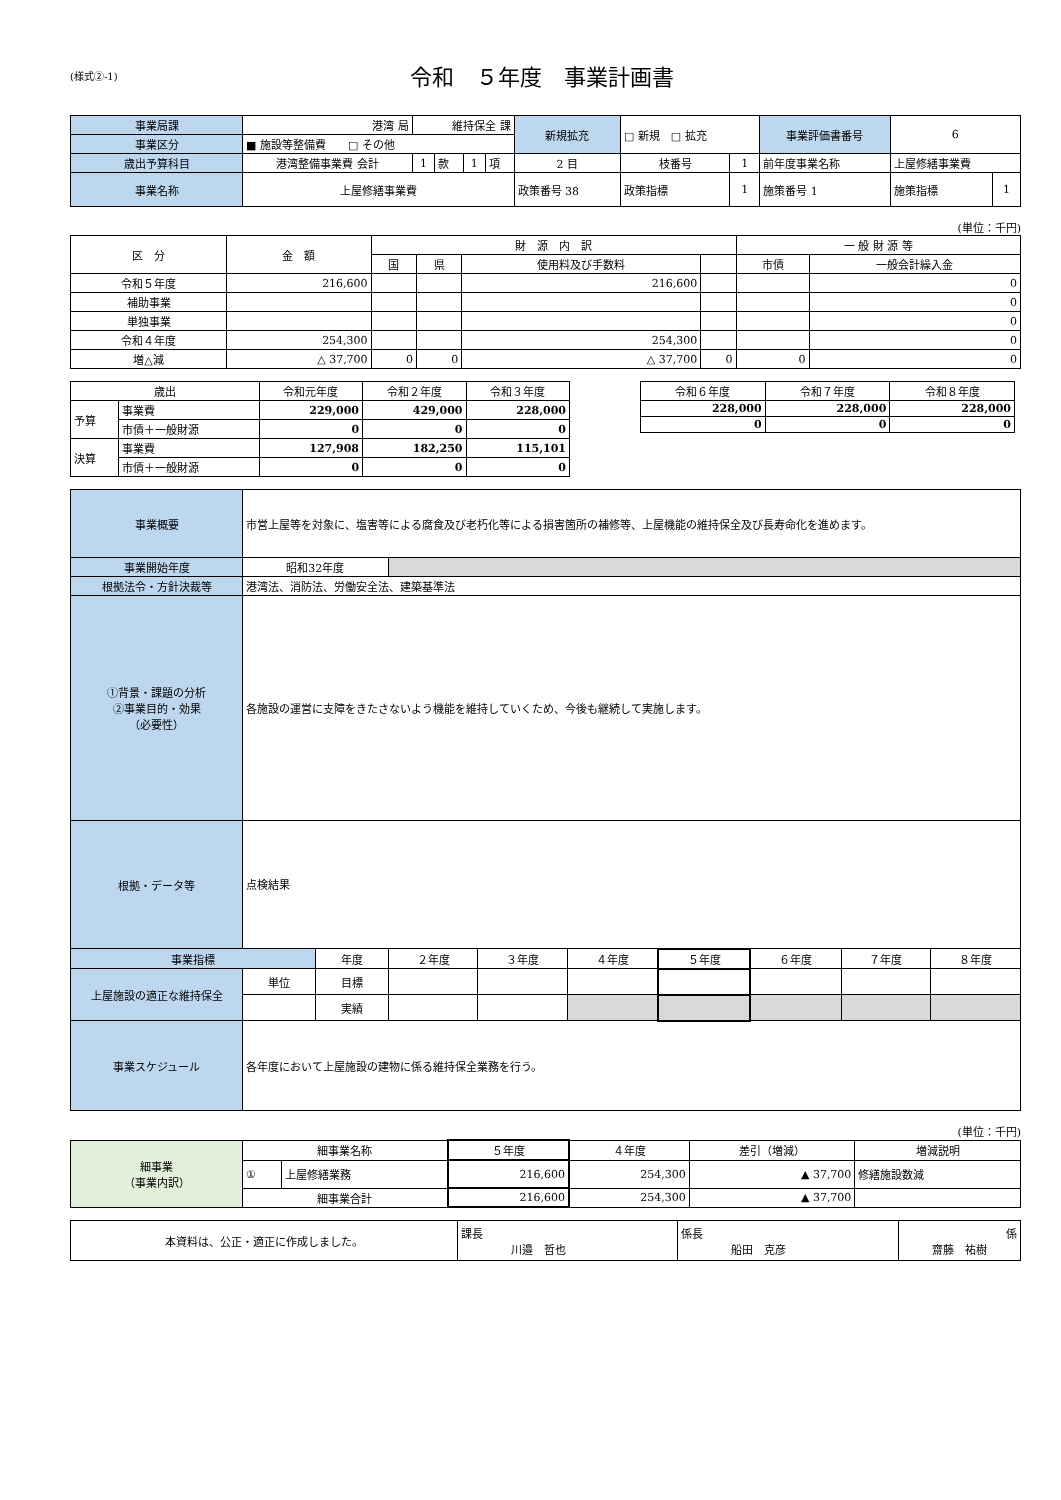(様式②-1)
令和　５年度　事業計画書
| 事業局課 | 港湾 局 | 維持保全 課 | | | | 新規拡充 | □ 新規 □ 拡充 | | 事業評価書番号 | 6 | |
| 事業区分 | ■ 施設等整備費 □ その他 | | | | | | | | | | |
| 歳出予算科目 | 港湾整備事業費 会計 | 1 | 款 | 1 | 項 | 2 目 | 枝番号 | 1 | 前年度事業名称 | 上屋修繕事業費 | |
| 事業名称 | 上屋修繕事業費 | | | | | 政策番号 38 | 政策指標 | 1 | 施策番号 1 | 施策指標 | 1 |
(単位：千円)
| 区 分 | 金 額 | 財 源 内 訳 | | | | 一 般 財 源 等 | |
| | | 国 | 県 | 使用料及び手数料 | | 市債 | 一般会計繰入金 |
| 令和５年度 | 216,600 | | | 216,600 | | | 0 |
| 補助事業 | | | | | | | 0 |
| 単独事業 | | | | | | | 0 |
| 令和４年度 | 254,300 | | | 254,300 | | | 0 |
| 増△減 | △ 37,700 | 0 | 0 | △ 37,700 | 0 | 0 | 0 |
| 歳出 | | 令和元年度 | 令和２年度 | 令和３年度 |
| 予算 | 事業費 | 229,000 | 429,000 | 228,000 |
| | 市債＋一般財源 | 0 | 0 | 0 |
| 決算 | 事業費 | 127,908 | 182,250 | 115,101 |
| | 市債＋一般財源 | 0 | 0 | 0 |
| 令和６年度 | 令和７年度 | 令和８年度 |
| 228,000 | 228,000 | 228,000 |
| 0 | 0 | 0 |
| 事業概要 | 市営上屋等を対象に、塩害等による腐食及び老朽化等による損害箇所の補修等、上屋機能の維持保全及び長寿命化を進めます。 | | | | | | | | |
| 事業開始年度 | 昭和32年度 | | | | | | | | |
| 根拠法令・方針決裁等 | 港湾法、消防法、労働安全法、建築基準法 | | | | | | | | |
| ①背景・課題の分析 ②事業目的・効果 （必要性） | 各施設の運営に支障をきたさないよう機能を維持していくため、今後も継続して実施します。 | | | | | | | | |
| 根拠・データ等 | 点検結果 | | | | | | | | |
| 事業指標 | | 年度 | ２年度 | ３年度 | ４年度 | ５年度 | ６年度 | ７年度 | ８年度 |
| 上屋施設の適正な維持保全 | 単位 | 目標 | | | | | | | |
| | | 実績 | | | | | | | |
| 事業スケジュール | 各年度において上屋施設の建物に係る維持保全業務を行う。 | | | | | | | | |
(単位：千円)
| 細事業 （事業内訳） | 細事業名称 | | ５年度 | ４年度 | 差引（増減） | 増減説明 |
| | ① | 上屋修繕業務 | 216,600 | 254,300 | ▲ 37,700 | 修繕施設数減 |
| | 細事業合計 | | 216,600 | 254,300 | ▲ 37,700 | |
| 本資料は、公正・適正に作成しました。 | 課長 川邉 哲也 | 係長 船田 克彦 | 係 齋藤 祐樹 |